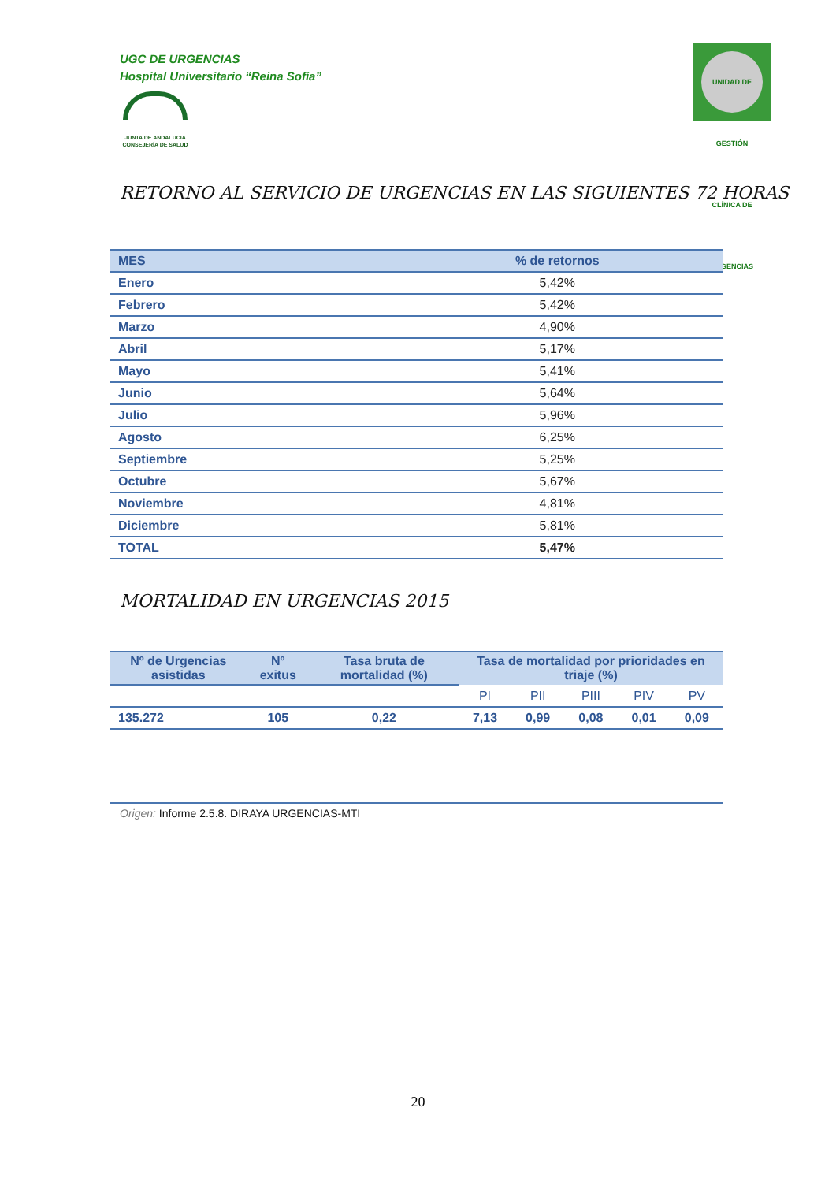UGC DE URGENCIAS
Hospital Universitario “Reina Sofía”
JUNTA DE ANDALUCIA
CONSEJERÍA DE SALUD
UNIDAD DE GESTIÓN CLÍNICA DE URGENCIAS
RETORNO AL SERVICIO DE URGENCIAS EN LAS SIGUIENTES 72 HORAS
| MES | % de retornos |
| --- | --- |
| Enero | 5,42% |
| Febrero | 5,42% |
| Marzo | 4,90% |
| Abril | 5,17% |
| Mayo | 5,41% |
| Junio | 5,64% |
| Julio | 5,96% |
| Agosto | 6,25% |
| Septiembre | 5,25% |
| Octubre | 5,67% |
| Noviembre | 4,81% |
| Diciembre | 5,81% |
| TOTAL | 5,47% |
MORTALIDAD EN URGENCIAS 2015
| Nº de Urgencias asistidas | Nº exitus | Tasa bruta de mortalidad (%) | Tasa de mortalidad por prioridades en triaje (%) | | | | |
| --- | --- | --- | --- | --- | --- | --- | --- |
| | | | PI | PII | PIII | PIV | PV |
| 135.272 | 105 | 0,22 | 7,13 | 0,99 | 0,08 | 0,01 | 0,09 |
Origen: Informe 2.5.8. DIRAYA URGENCIAS-MTI
20